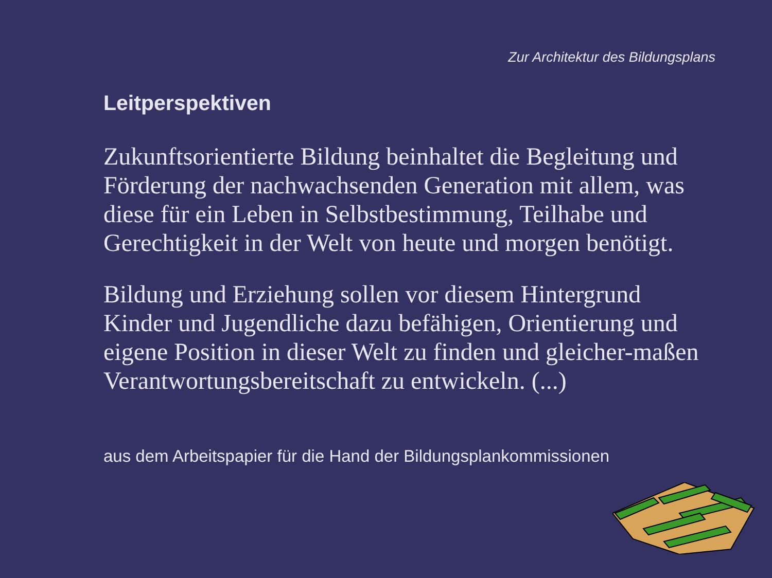Zur Architektur des Bildungsplans
Leitperspektiven
Zukunftsorientierte Bildung beinhaltet die Begleitung und Förderung der nachwachsenden Generation mit allem, was diese für ein Leben in Selbstbestimmung, Teilhabe und Gerechtigkeit in der Welt von heute und morgen benötigt.
Bildung und Erziehung sollen vor diesem Hintergrund Kinder und Jugendliche dazu befähigen, Orientierung und eigene Position in dieser Welt zu finden und gleicher-maßen Verantwortungsbereitschaft zu entwickeln. (...)
aus dem Arbeitspapier für die Hand der Bildungsplankommissionen